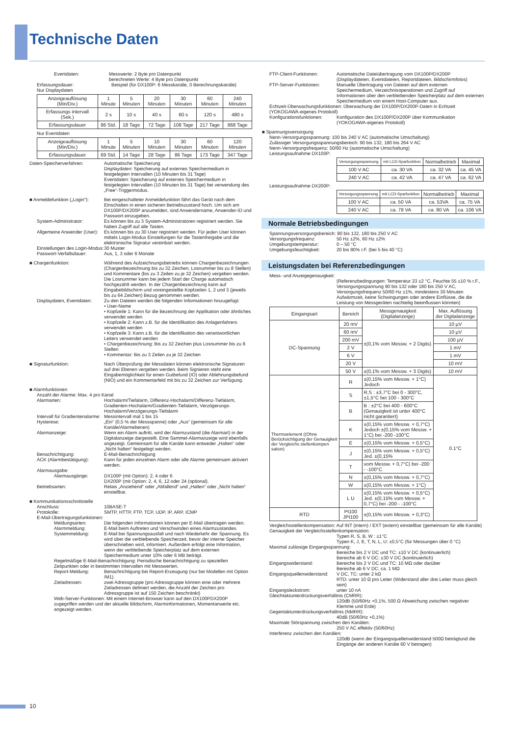Technische Daten
Eventdaten: Messwerte: 2 Byte pro Datenpunkt
berechneten Werte: 4 Byte pro Datenpunkt
Erfassungsdauer: Beispiel (für DX100P: 6 Messkanäle, 0 Berechnungskanäle)
Nur Displaydaten
| Anzeigeauflösung (Min/Div.) | 1 Minute | 5 Minuten | 20 Minuten | 30 Minuten | 60 Minuten | 240 Minuten |
| Erfassungs intervall (Sek.) | 2 s | 10 s | 40 s | 60 s | 120 s | 480 s |
| Erfassungsdauer | 86 Std. | 18 Tage | 72 Tage | 108 Tage | 217 Tage | 868 Tage |
Nur Eventdaten
| Anzeigeauflösung (Min/Div.) | 1 Minute | 5 Minuten | 10 Minuten | 30 Minuten | 60 Minuten | 120 Minuten |
| Erfassungsdauer | 69 Std. | 14 Tage | 28 Tage | 86 Tage | 173 Tage | 347 Tage |
Daten-Speicherverfahren: Automatische Speicherung
Displaydaten: Speicherung auf externes Speichermedium in festgelegten Intervallen (10 Minuten bis 31 Tage)
Eventdaten: Speicherung auf externes Speichermedium in festgelegten Intervallen (10 Minuten bis 31 Tage) bei verwendung des „Free“-Triggermodus.
■ Anmeldefunktion („Login“): Bei eingeschalteter Anmeldefunktion fährt das Gerät nach dem Einschalten in einen sicheren Betriebszustand hoch. Um sich am DX100P/DX200P anzumelden, sind Anwendername, Anwender-ID und Passwort einzugeben.
System-Administrator: Es können bis zu 3 System-Administratoren registriert werden. Sie haben Zugriff auf alle Tasten.
Allgemeine Anwender (User): Es können bis zu 30 User registriert werden. Für jeden User können mittels Login-Modus Einstellungen für die Tastenfreigabe und die elektronische Signatur vereinbart werden.
Einstellungen des Login-Modus: 30 Muster
Passwort-Verfallsdauer: Aus, 1, 3 oder 6 Monate
■ Chargenfunktion: Während des Aufzeichnungsbetriebs können Chargenbezeichnungen (Chargenbezeichnung bis zu 32 Zeichen, Losnummer bis zu 8 Stellen) und Kommentare (bis zu 3 Zeilen zu je 32 Zeichen) vergeben werden. Die Losnummer kann bei jedem Start der Charge automatisch hochgezählt werden. In der Chargenbezeichnung kann auf Eingabebildschirm und voreingestellte Kopfzeilen 1, 2 und 3 (jeweils bis zu 64 Zeichen) Bezug genommen werden.
Displaydaten, Eventdaten: Zu den Dateien werden die folgenden Informationen hinzugefügt:
• User-Name
• Kopfzeile 1: Kann für die Bezeichnung der Applikation oder ähnliches verwendet werden
• Kopfzeile 2: Kann z.B. für die Identifikation des Anlagenfahrers verwendet werden
• Kopfzeile 3: Kann z.B. für die Identifikation des verantwortlichen Leiters verwendet werden
• Chargenbezeichnung: Bis zu 32 Zeichen plus Losnummer bis zu 8 Stellen
• Kommentar: Bis zu 3 Zeilen zu je 32 Zeichen
■ Signaturfunktion: Nach Überprüfung der Messdaten können elektronische Signaturen auf drei Ebenen vergeben werden. Beim Signieren steht eine Eingabemöglichkeit für einen Gutbefund (IO) oder Ablehnungsbefund (NIO) und ein Kommentarfeld mit bis zu 32 Zeichen zur Verfügung.
■ Alarmfunktionen
Anzahl der Alarme: Max. 4 pro Kanal
Alarmarten: Hochalarm/Tiefalarm, Differenz-Hochalarm/Differenz-Tiefalarm, Gradienten-Hochalarm/Gradienten-Tiefalarm, Verzögerungs-Hochalarm/Verzögerungs-Tiefalarm
Intervall für Gradientenalarme: Messintervall mal 1 bis 15
Hysterese: „Ein“ (0,5 % der Messspanne) oder „Aus“ (gemeinsam für alle Kanäle/Alarmebenen)
Alarmanzeige: Wenn ein Alarm auftritt, wird der Alarmzustand (die Alarmart) in der Digitalanzeige dargestellt. Eine Sammel-Alarmanzeige wird ebenfalls angezeigt. Gemeinsam für alle Kanäle kann entweder „Halten“ oder „Nicht halten“ festgelegt werden.
Benachrichtigung: E-Mail-Benachrichtigung
ACK (Alarmbestätigung): Kann für jeden einzelnen Alarm oder alle Alarme gemeinsam aktiviert werden.
Alarmausgabe:
Alarmausgänge: DX100P (mit Option): 2, 4 oder 6
DX200P (mit Option: 2, 4, 6, 12 oder 24 (optional).
Betriebsarten: Relais „Anziehend“ oder „Abfallend“ und „Halten“ oder „Nicht halten“ einstellbar.
■ Kommunikationsschnittstelle
Anschluss: 10BASE-T
Protokolle: SMTP, HTTP, FTP, TCP, UDP, IP, ARP, ICMP
E-Mail-Übertragungsfunktionen:
Meldungsarten: Die folgenden Informationen können per E-Mail übertragen werden.
Alarmmeldung: E-Mail beim Auftreten und Verschwinden eines Alarmzustandes.
Systemmeldung: E-Mail bei Spannungsausfall und nach Wiederkehr der Spannung. Es wird über die verbleibende Speicherzeit, bevor der interne Speicher überschrieben wird, informiert. Außerdem erfolgt eine Information, wenn der verbleibende Speicherplatz auf dem externen Speichermedium unter 10% oder 6 MB beträgt.
Regelmäßige E-Mail-Benachrichtigung: Periodische Benachrichtigung zu speziellen Zeitpunkten oder in bestimmten Intervallen mit Messwerten.
Report-Meldung: Benachrichtigung bei Report-Erzeugung (nur bei Modellen mit Option /M1).
Zieladressen: zwei Adressgruppe (pro Adressgruppe können eine oder mehrere Zieladressen definiert werden, die Anzahl der Zeichen pro Adressgruppe ist auf 150 Zeichen beschränkt)
Web-Server-Funktionen: Mit einem Internet-Browser kann auf den DX100PDX200P zugegriffen werden und der aktuelle Bildschirm, Alarminformationen, Momentanwerte etc. angezeigt werden.
FTP-Client-Funktionen: Automatische Dateiübertragung vom DX100P/DX200P (Displaydateien, Eventdateien, Reportdateien, Bildschirmfotos)
FTP-Server-Funktionen: Manuelle Übertragung von Dateien auf dem externen Speichermedium, Verzeichnisoperationen und Zugriff auf Informationen über den verbleibenden Speicherplatz auf dem externen Speichermedium von einem Host-Computer aus.
Echtzeit-Überwachungsfunktionen: Überwachung der DX100P/DX200P-Daten in Echtzeit (YOKOGAWA-eigenes Protokoll)
Konfigurationsfunktionen: Konfiguration des DX100P/DX200P über Kommunikation (YOKOGAWA-eigenes Protokoll)
■ Spannungsversorgung
Nenn-Versorgungsspannung: 100 bis 240 V AC (automatische Umschaltung)
Zulässiger Versorgungsspannungsbereich: 90 bis 132, 180 bis 264 V AC
Nenn-Versorgungsfrequenz: 50/60 Hz (automatische Umschaltung)
Leistungsaufnahme DX100P:
| Versorgungsspannung | mit LCD-Sparfunktion | Normalbetrieb | Maximal |
| 100 V AC | ca. 30 VA | ca. 32 VA | ca. 45 VA |
| 240 V AC | ca. 42 VA | ca. 47 VA | ca. 62 VA |
Leistungsaufnahme DX200P:
| Versorgungsspannung | mit LCD-Sparfunktion | Normalbetrieb | Maximal |
| 100 V AC | ca. 50 VA | ca. 53VA | ca. 75 VA |
| 240 V AC | ca. 78 VA | ca. 80 VA | ca. 106 VA |
Normale Betriebsbedingungen
Spannungsversorgungsbereich: 90 bis 132, 180 bis 250 V AC
Versorgungsfrequenz: 50 Hz ±2%, 60 Hz ±2%
Umgebungstemperatur: 0 – 50 °C
Umgebungsfeuchtigkeit: 20 bis 80% r.F. (bei 5 bis 40 °C)
Leistungsdaten bei Referenzbedingungen
Mess- und Anzeigegenauigkeit:
(Referenzbedingungen: Temperatur 23 ±2 °C, Feuchte 55 ±10 % r.F., Versorgungsspannung 90 bis 132 oder 180 bis 250 V AC, Versorgungsfrequenz 50/60 Hz ±1%, mindestens 30 Minuten Aufwärmzeit, keine Schwingungen oder andere Einflüsse, die die Leistung von Messgeräten nachteilig beeinflussen könnten)
| Eingangsart | Bereich | Messgenauigkeit (Digitalanzeige) | Max. Auflösung der Digitalanzeige |
| --- | --- | --- | --- |
| DC-Spannung | 20 mV | ±(0,1% vom Messw. + 2 Digits) | 10 µV |
| | 60 mV | | 10 µV |
| | 200 mV | | 100 µV |
| | 2 V | | 1 mV |
| | 6 V | | 1 mV |
| | 20 V | | 10 mV |
| | 50 V | ±(0,1% vom Messw. + 3 Digits) | 10 mV |
| Thermoelement ((Ohne Berücksichtigung der Genauigkeit der Vergleichs stellenkompen sation) | R | ±(0,15% vom Messw. + 1°C) Jedoch | 0.1°C |
| | S | R,S : ±3,7°C bei 0 - 300°C, ±1,5°C bei 100 - 300°C | |
| | B | B : ±2°C bei 400 - 600°C (Genauigkeit ist unter 400°C nicht garantiert) | |
| | K | ±(0,15% vom Messw. + 0,7°C) Jedoch ±(0,15% vom Messw. + 1°C) bei -200 -100°C | |
| | E | ±(0,15% vom Messw. + 0,5°C) | |
| | J | ±(0,15% vom Messw. + 0,5°C) Jed. ±(0,15% | |
| | T | vom Messw. + 0,7°C) bei -200 - -100°C | |
| | N | ±(0,15% vom Messw. + 0,7°C) | |
| | W | ±(0,15% vom Messw. + 1°C) | |
| | L U | ±(0,15% vom Messw. + 0,5°C) Jed. ±(0,15% vom Messw. + 0,7°C) bei -200 - -100°C | |
| RTD | Pt100 JPt100 | ±(0,15% vom Messw. + 0,3°C) | |
Vergleichsstellenkompensation: Auf INT (intern) / EXT (extern) einstellbar (gemeinsam für alle Kanäle)
Genauigkeit der Vergleichsstellenkompensation:
Typen R, S, B, W : ±1°C
Typen K, J, E, T, N, L, U: ±0,5°C (für Messungen über 0 °C)
Maximal zulässige Eingangsspannung:
Bereiche bis 2 V DC und TC: ±10 V DC (kontinuierlich)
Bereiche ab 6 V DC: ±30 V DC (kontinuierlich)
Eingangswiderstand: Bereiche bis 2 V DC und TC: 10 MΩ oder darüber
Bereiche ab 6 V DC: ca. 1 MΩ
Eingangsquellenwiderstand: V DC, TC: unter 2 kΩ
RTD: unter 10 Ω pro Leiter (Widerstand aller drei Leiter muss gleich sein)
Eingangsleckstrom: unter 10 nA
Gleichtaktunterdrückungsverhältnis (CMRR):
120dB (50/60Hz +0,1%, 500 Ω Abweichung zwischen negativer Klemme und Erde)
Gegentaktunterdrückungsverhältnis (NMRR):
40dB (50/60Hz +0,1%)
Maximale Störspannung zwischen den Kanälen:
250 V AC effektiv (50/60Hz)
Interferenz zwischen den Kanälen:
120dB (wenn der Eingangsquellenwiderstand 500Ω beträgtund die Eingänge der anderen Kanäle 60 V betragen)
10